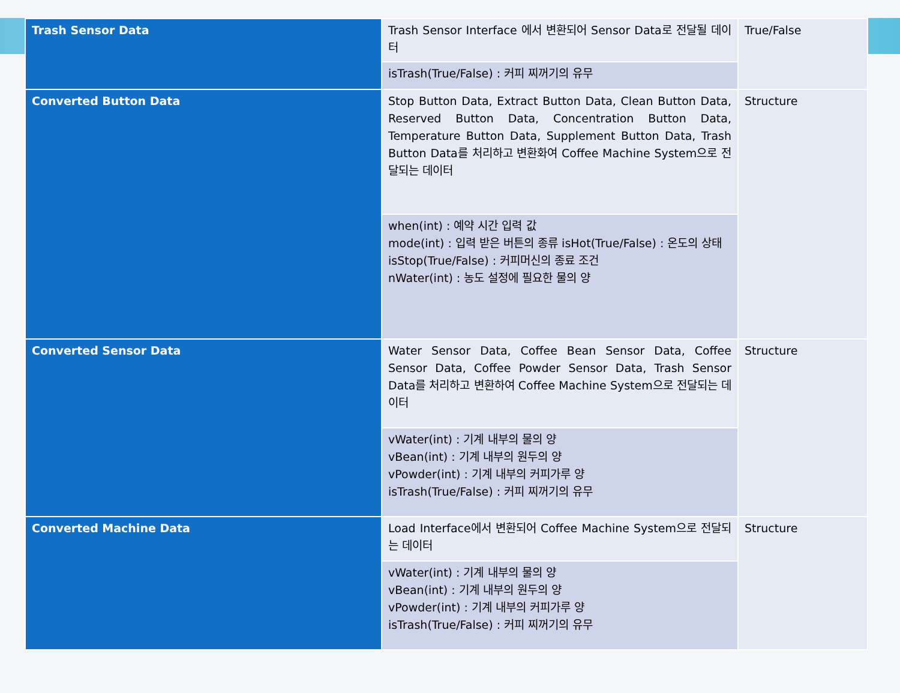| Trash Sensor Data | Trash Sensor Interface 에서 변환되어 Sensor Data로 전달될 데이터 | True/False |
| | isTrash(True/False) : 커피 찌꺼기의 유무 | |
| Converted Button Data | Stop Button Data, Extract Button Data, Clean Button Data, Reserved Button Data, Concentration Button Data, Temperature Button Data, Supplement Button Data, Trash Button Data를 처리하고 변환화여 Coffee Machine System으로 전달되는 데이터 | Structure |
| | when(int) : 예약 시간 입력 값 mode(int) : 입력 받은 버튼의 종류 isHot(True/False) : 온도의 상태 isStop(True/False) : 커피머신의 종료 조건 nWater(int) : 농도 설정에 필요한 물의 양 | |
| Converted Sensor Data | Water Sensor Data, Coffee Bean Sensor Data, Coffee Sensor Data, Coffee Powder Sensor Data, Trash Sensor Data를 처리하고 변환하여 Coffee Machine System으로 전달되는 데이터 | Structure |
| | vWater(int) : 기계 내부의 물의 양 vBean(int) : 기계 내부의 원두의 양 vPowder(int) : 기계 내부의 커피가루 양 isTrash(True/False) : 커피 찌꺼기의 유무 | |
| Converted Machine Data | Load Interface에서 변환되어 Coffee Machine System으로 전달되는 데이터 | Structure |
| | vWater(int) : 기계 내부의 물의 양 vBean(int) : 기계 내부의 원두의 양 vPowder(int) : 기계 내부의 커피가루 양 isTrash(True/False) : 커피 찌꺼기의 유무 | |